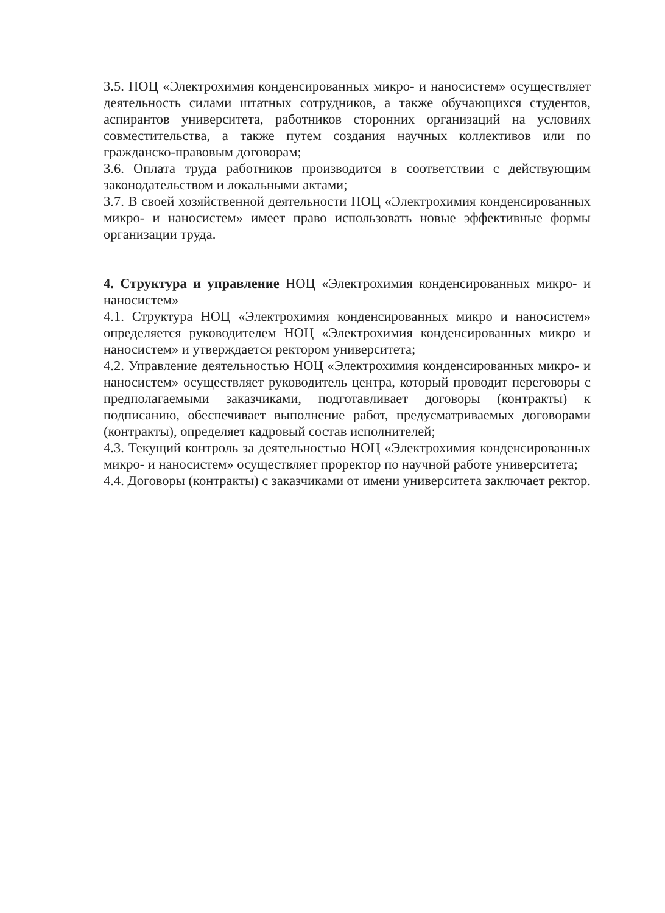3.5. НОЦ «Электрохимия конденсированных микро- и наносистем» осуществляет деятельность силами штатных сотрудников, а также обучающихся студентов, аспирантов университета, работников сторонних организаций на условиях совместительства, а также путем создания научных коллективов или по гражданско-правовым договорам;
3.6. Оплата труда работников производится в соответствии с действующим законодательством и локальными актами;
3.7. В своей хозяйственной деятельности НОЦ «Электрохимия конденсированных микро- и наносистем» имеет право использовать новые эффективные формы организации труда.
4. Структура и управление НОЦ «Электрохимия конденсированных микро- и наносистем»
4.1. Структура НОЦ «Электрохимия конденсированных микро и наносистем» определяется руководителем НОЦ «Электрохимия конденсированных микро и наносистем» и утверждается ректором университета;
4.2. Управление деятельностью НОЦ «Электрохимия конденсированных микро- и наносистем» осуществляет руководитель центра, который проводит переговоры с предполагаемыми заказчиками, подготавливает договоры (контракты) к подписанию, обеспечивает выполнение работ, предусматриваемых договорами (контракты), определяет кадровый состав исполнителей;
4.3. Текущий контроль за деятельностью НОЦ «Электрохимия конденсированных микро- и наносистем» осуществляет проректор по научной работе университета;
4.4. Договоры (контракты) с заказчиками от имени университета заключает ректор.